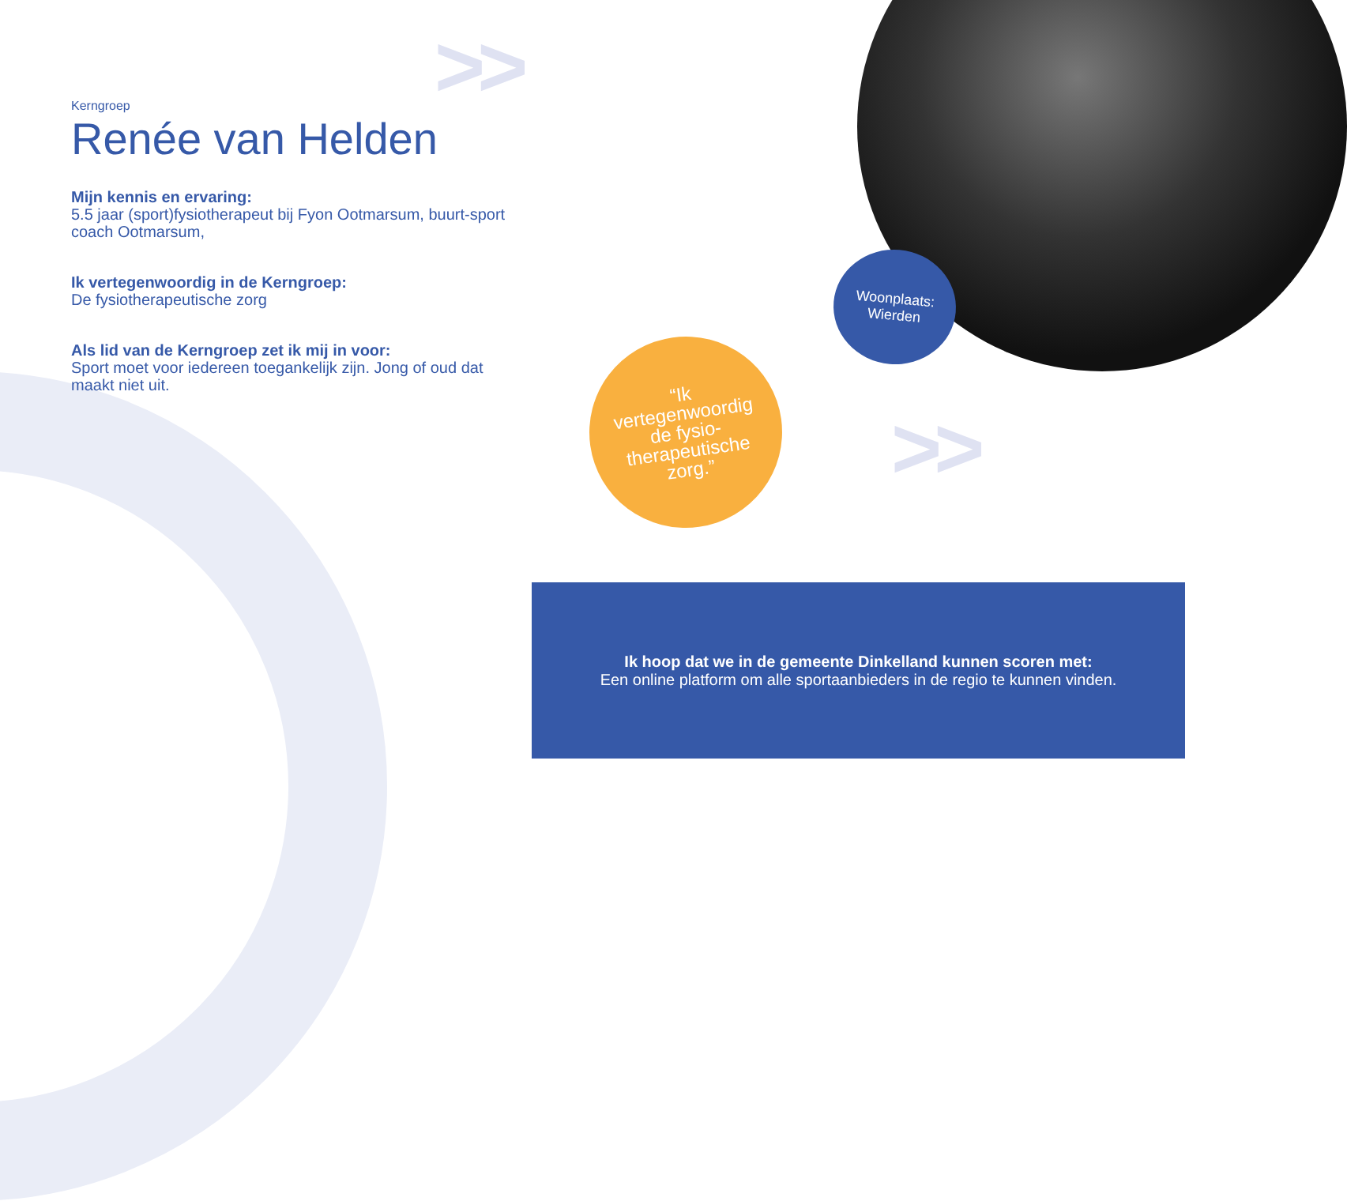>>
>>
Kerngroep
Renée van Helden
Mijn kennis en ervaring:
5.5 jaar (sport)fysiotherapeut bij Fyon Ootmarsum, buurt-sport coach Ootmarsum,
Ik vertegenwoordig in de Kerngroep:
De fysiotherapeutische zorg
Als lid van de Kerngroep zet ik mij in voor:
Sport moet voor iedereen toegankelijk zijn. Jong of oud dat maakt niet uit.
Woonplaats:
Wierden
“Ik
vertegenwoordig
de fysio-
therapeutische
zorg.”
Ik hoop dat we in de gemeente Dinkelland kunnen scoren met:
Een online platform om alle sportaanbieders in de regio te kunnen vinden.